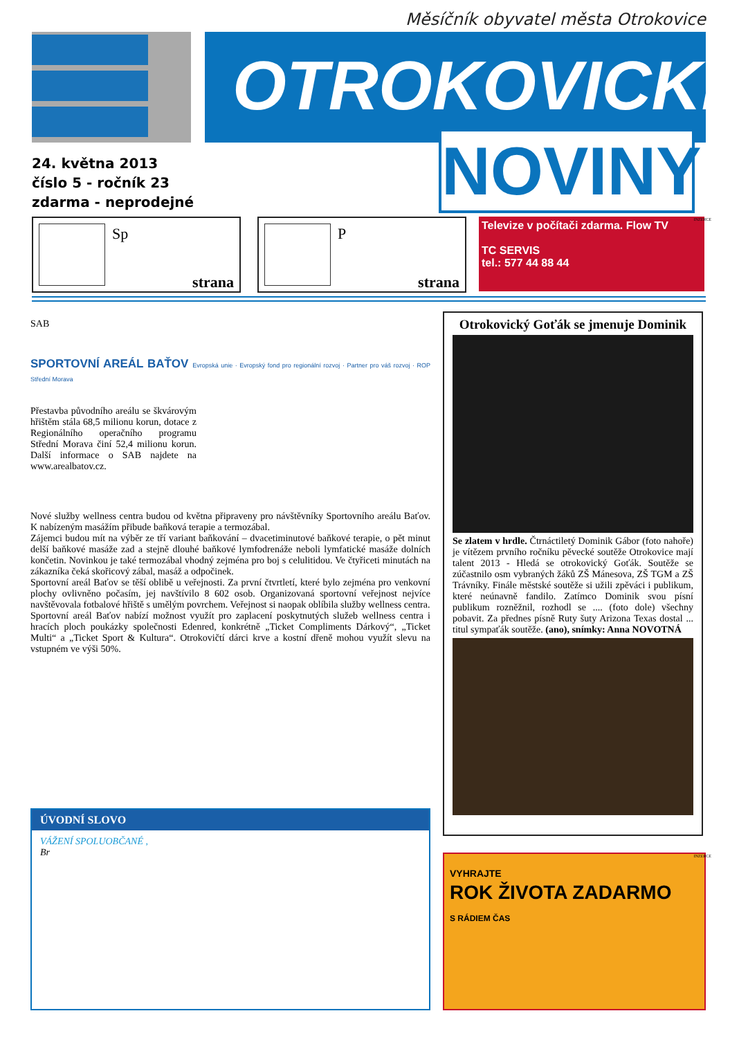Měsíčník obyvatel města Otrokovice
OTROKOVICKÉ <sup>®</sup>
NOVINY
24. května 2013
číslo 5 - ročník 23
zdarma - neprodejné
Sp
strana
P
strana
Televize v počítači zdarma. Flow TV
TC SERVIS
tel.: 577 44 88 44
INZERCE
SAB
SPORTOVNÍ AREÁL BAŤOV Evropská unie · Evropský fond pro regionální rozvoj · Partner pro váš rozvoj · ROP Střední Morava
Přestavba původního areálu se škvárovým hřištěm stála 68,5 milionu korun, dotace z Regionálního operačního programu Střední Morava činí 52,4 milionu korun. Další informace o SAB najdete na www.arealbatov.cz.
Nové služby wellness centra budou od května připraveny pro návštěvníky Sportovního areálu Baťov. K nabízeným masážím přibude baňková terapie a termozábal.
Zájemci budou mít na výběr ze tří variant baňkování – dvacetiminutové baňkové terapie, o pět minut delší baňkové masáže zad a stejně dlouhé baňkové lymfodrenáže neboli lymfatické masáže dolních končetin. Novinkou je také termozábal vhodný zejména pro boj s celulitidou. Ve čtyřiceti minutách na zákazníka čeká skořicový zábal, masáž a odpočinek.
Sportovní areál Baťov se těší oblibě u veřejnosti. Za první čtvrtletí, které bylo zejména pro venkovní plochy ovlivněno počasím, jej navštívilo 8 602 osob. Organizovaná sportovní veřejnost nejvíce navštěvovala fotbalové hřiště s umělým povrchem. Veřejnost si naopak oblíbila služby wellness centra.
Sportovní areál Baťov nabízí možnost využít pro zaplacení poskytnutých služeb wellness centra i hracích ploch poukázky společnosti Edenred, konkrétně „Ticket Compliments Dárkový“, „Ticket Multi“ a „Ticket Sport & Kultura“. Otrokovičtí dárci krve a kostní dřeně mohou využít slevu na vstupném ve výši 50%.
Otrokovický Goťák se jmenuje Dominik
Se zlatem v hrdle. Čtrnáctiletý Dominik Gábor (foto nahoře) je vítězem prvního ročníku pěvecké soutěže Otrokovice mají talent 2013 - Hledá se otrokovický Goťák. Soutěže se zúčastnilo osm vybraných žáků ZŠ Mánesova, ZŠ TGM a ZŠ Trávníky. Finále městské soutěže si užili zpěváci i publikum, které neúnavně fandilo. Zatímco Dominik svou písní publikum rozněžnil, rozhodl se .... (foto dole) všechny pobavit. Za přednes písně Ruty šuty Arizona Texas dostal ... titul sympaťák soutěže. (ano), snímky: Anna NOVOTNÁ
ÚVODNÍ SLOVO
VÁŽENÍ SPOLUOBČANÉ ,
Br
VYHRAJTE
ROK ŽIVOTA ZADARMO
S RÁDIEM ČAS
INZERCE